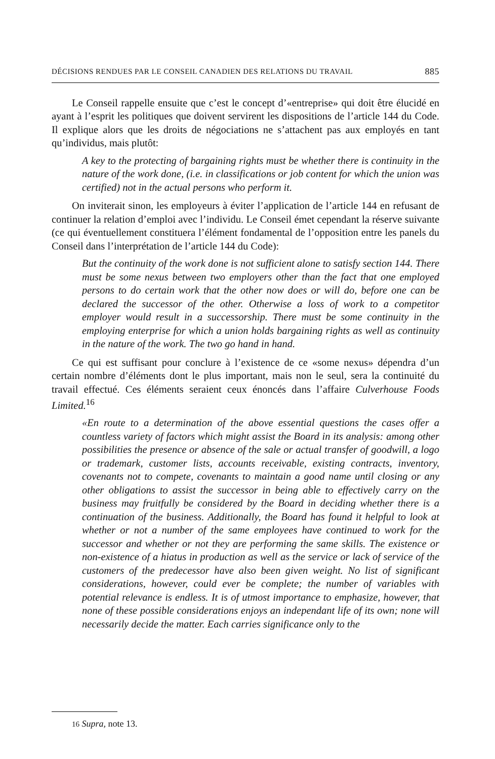DÉCISIONS RENDUES PAR LE CONSEIL CANADIEN DES RELATIONS DU TRAVAIL 885
Le Conseil rappelle ensuite que c’est le concept d’«entreprise» qui doit être élucidé en ayant à l’esprit les politiques que doivent servirent les dispositions de l’article 144 du Code. Il explique alors que les droits de négociations ne s’attachent pas aux employés en tant qu’individus, mais plutôt:
A key to the protecting of bargaining rights must be whether there is continuity in the nature of the work done, (i.e. in classifications or job content for which the union was certified) not in the actual persons who perform it.
On inviterait sinon, les employeurs à éviter l’application de l’article 144 en refusant de continuer la relation d’emploi avec l’individu. Le Conseil émet cependant la réserve suivante (ce qui éventuellement constituera l’élément fondamental de l’opposition entre les panels du Conseil dans l’interprétation de l’article 144 du Code):
But the continuity of the work done is not sufficient alone to satisfy section 144. There must be some nexus between two employers other than the fact that one employed persons to do certain work that the other now does or will do, before one can be declared the successor of the other. Otherwise a loss of work to a competitor employer would result in a successorship. There must be some continuity in the employing enterprise for which a union holds bargaining rights as well as continuity in the nature of the work. The two go hand in hand.
Ce qui est suffisant pour conclure à l’existence de ce «some nexus» dépendra d’un certain nombre d’éléments dont le plus important, mais non le seul, sera la continuité du travail effectué. Ces éléments seraient ceux énoncés dans l’affaire Culverhouse Foods Limited.<sup>16</sup>
«En route to a determination of the above essential questions the cases offer a countless variety of factors which might assist the Board in its analysis: among other possibilities the presence or absence of the sale or actual transfer of goodwill, a logo or trademark, customer lists, accounts receivable, existing contracts, inventory, covenants not to compete, covenants to maintain a good name until closing or any other obligations to assist the successor in being able to effectively carry on the business may fruitfully be considered by the Board in deciding whether there is a continuation of the business. Additionally, the Board has found it helpful to look at whether or not a number of the same employees have continued to work for the successor and whether or not they are performing the same skills. The existence or non-existence of a hiatus in production as well as the service or lack of service of the customers of the predecessor have also been given weight. No list of significant considerations, however, could ever be complete; the number of variables with potential relevance is endless. It is of utmost importance to emphasize, however, that none of these possible considerations enjoys an independant life of its own; none will necessarily decide the matter. Each carries significance only to the
16 Supra, note 13.